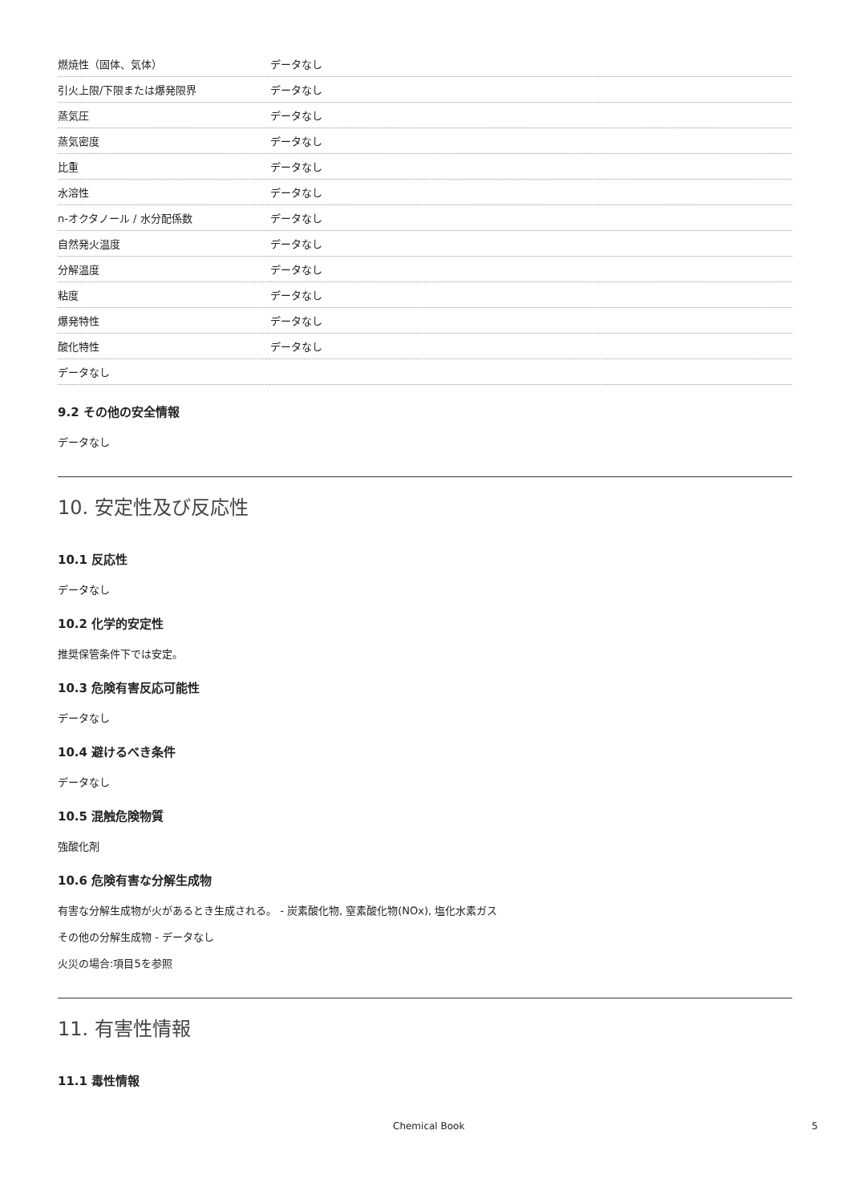| 燃焼性（固体、気体） | データなし |
| 引火上限/下限または爆発限界 | データなし |
| 蒸気圧 | データなし |
| 蒸気密度 | データなし |
| 比重 | データなし |
| 水溶性 | データなし |
| n-オクタノール / 水分配係数 | データなし |
| 自然発火温度 | データなし |
| 分解温度 | データなし |
| 粘度 | データなし |
| 爆発特性 | データなし |
| 酸化特性 | データなし |
| データなし | |
9.2 その他の安全情報
データなし
10. 安定性及び反応性
10.1 反応性
データなし
10.2 化学的安定性
推奨保管条件下では安定。
10.3 危険有害反応可能性
データなし
10.4 避けるべき条件
データなし
10.5 混触危険物質
強酸化剤
10.6 危険有害な分解生成物
有害な分解生成物が火があるとき生成される。 - 炭素酸化物, 窒素酸化物(NOx), 塩化水素ガス
その他の分解生成物 - データなし
火災の場合:項目5を参照
11. 有害性情報
11.1 毒性情報
Chemical Book 5